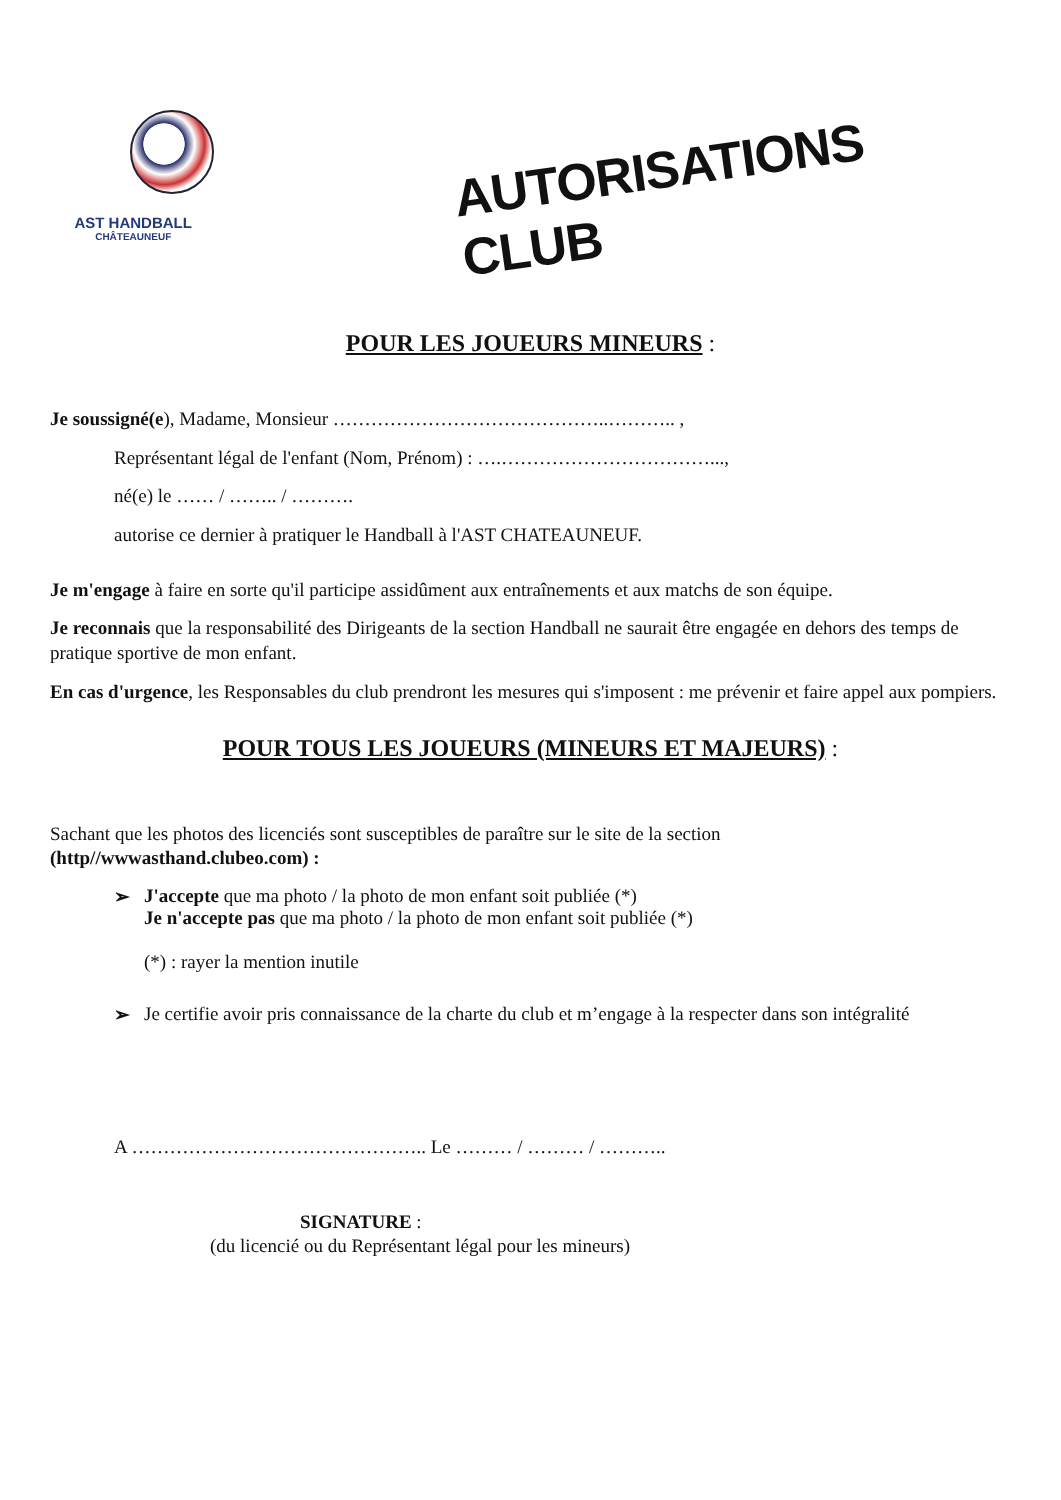AST HANDBALL
CHÂTEAUNEUF
AUTORISATIONS CLUB
POUR LES JOUEURS MINEURS :
Je soussigné(e), Madame, Monsieur ……………………………………..……….. ,
Représentant légal de l'enfant (Nom, Prénom) : ….……………………………...,
né(e) le …… / …….. / ……….
autorise ce dernier à pratiquer le Handball à l'AST CHATEAUNEUF.
Je m'engage à faire en sorte qu'il participe assidûment aux entraînements et aux matchs de son équipe.
Je reconnais que la responsabilité des Dirigeants de la section Handball ne saurait être engagée en dehors des temps de pratique sportive de mon enfant.
En cas d'urgence, les Responsables du club prendront les mesures qui s'imposent : me prévenir et faire appel aux pompiers.
POUR TOUS LES JOUEURS (MINEURS ET MAJEURS) :
Sachant que les photos des licenciés sont susceptibles de paraître sur le site de la section
(http//wwwasthand.clubeo.com) :
➢ J'accepte que ma photo / la photo de mon enfant soit publiée (*)
Je n'accepte pas que ma photo / la photo de mon enfant soit publiée (*)
(*) : rayer la mention inutile
➢ Je certifie avoir pris connaissance de la charte du club et m’engage à la respecter dans son intégralité
A ……………………………………….. Le ……… / ……… / ………..
SIGNATURE :
(du licencié ou du Représentant légal pour les mineurs)